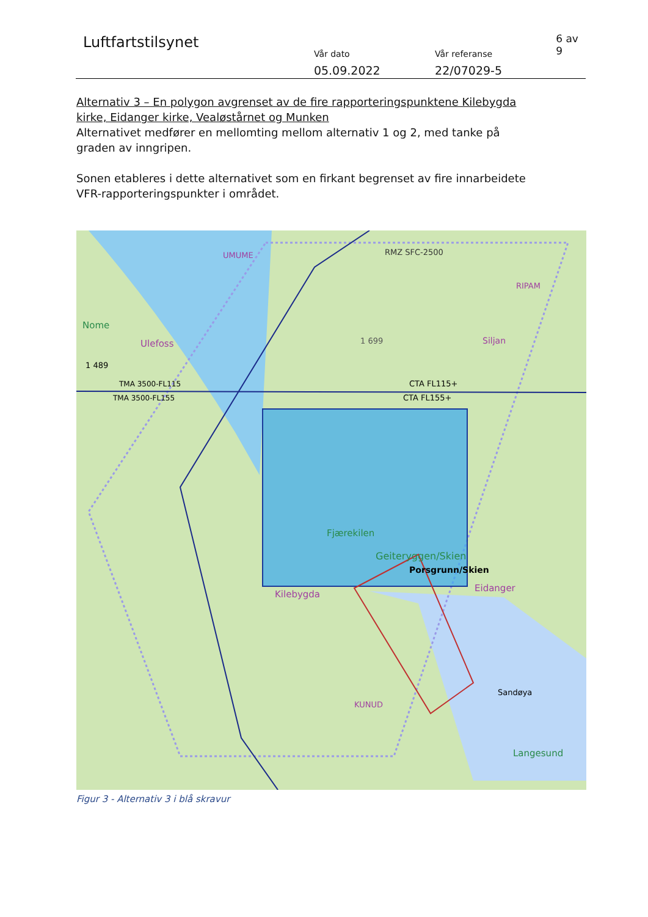Luftfartstilsynet
Vår dato
05.09.2022
Vår referanse
22/07029-5
6 av 9
Alternativ 3 – En polygon avgrenset av de fire rapporteringspunktene Kilebygda kirke, Eidanger kirke, Vealøstårnet og Munken
Alternativet medfører en mellomting mellom alternativ 1 og 2, med tanke på graden av inngripen.
Sonen etableres i dette alternativet som en firkant begrenset av fire innarbeidete VFR-rapporteringspunkter i området.
RMZ SFC-2500
UMUME
RIPAM
1 699
Nome
Ulefoss
Siljan
1 489
TMA 3500-FL115
TMA 3500-FL155
CTA FL115+
CTA FL155+
Fjærekilen
Geiteryggen/Skien
Porsgrunn/Skien
Kilebygda
Eidanger
Sandøya
KUNUD
Langesund
Figur 3 - Alternativ 3 i blå skravur